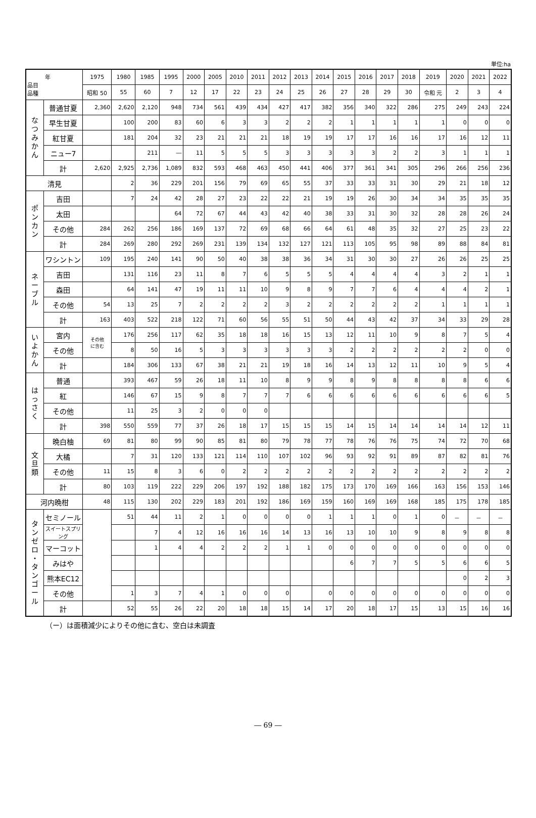単位:ha
| 年 品目 品種 | | 1975 | 1980 | 1985 | 1995 | 2000 | 2005 | 2010 | 2011 | 2012 | 2013 | 2014 | 2015 | 2016 | 2017 | 2018 | 2019 | 2020 | 2021 | 2022 |
| --- | --- | --- | --- | --- | --- | --- | --- | --- | --- | --- | --- | --- | --- | --- | --- | --- | --- | --- | --- | --- |
| | | 昭和 50 | 55 | 60 | 7 | 12 | 17 | 22 | 23 | 24 | 25 | 26 | 27 | 28 | 29 | 30 | 令和 元 | 2 | 3 | 4 |
| な つ み か ん | 普通甘夏 | 2,360 | 2,620 | 2,120 | 948 | 734 | 561 | 439 | 434 | 427 | 417 | 382 | 356 | 340 | 322 | 286 | 275 | 249 | 243 | 224 |
| | 早生甘夏 | | 100 | 200 | 83 | 60 | 6 | 3 | 3 | 2 | 2 | 2 | 1 | 1 | 1 | 1 | 1 | 0 | 0 | 0 |
| | 紅甘夏 | | 181 | 204 | 32 | 23 | 21 | 21 | 21 | 18 | 19 | 19 | 17 | 17 | 16 | 16 | 17 | 16 | 12 | 11 |
| | ニュー7 | | | 211 | ― | 11 | 5 | 5 | 5 | 3 | 3 | 3 | 3 | 3 | 2 | 2 | 3 | 1 | 1 | 1 |
| | 計 | 2,620 | 2,925 | 2,736 | 1,089 | 832 | 593 | 468 | 463 | 450 | 441 | 406 | 377 | 361 | 341 | 305 | 296 | 266 | 256 | 236 |
| 清見 | | | 2 | 36 | 229 | 201 | 156 | 79 | 69 | 65 | 55 | 37 | 33 | 33 | 31 | 30 | 29 | 21 | 18 | 12 |
| ポ ン カ ン | 吉田 | | 7 | 24 | 42 | 28 | 27 | 23 | 22 | 22 | 21 | 19 | 19 | 26 | 30 | 34 | 34 | 35 | 35 | 35 |
| | 太田 | | | | 64 | 72 | 67 | 44 | 43 | 42 | 40 | 38 | 33 | 31 | 30 | 32 | 28 | 28 | 26 | 24 |
| | その他 | 284 | 262 | 256 | 186 | 169 | 137 | 72 | 69 | 68 | 66 | 64 | 61 | 48 | 35 | 32 | 27 | 25 | 23 | 22 |
| | 計 | 284 | 269 | 280 | 292 | 269 | 231 | 139 | 134 | 132 | 127 | 121 | 113 | 105 | 95 | 98 | 89 | 88 | 84 | 81 |
| ネ ー ブ ル | ワシントン | 109 | 195 | 240 | 141 | 90 | 50 | 40 | 38 | 38 | 36 | 34 | 31 | 30 | 30 | 27 | 26 | 26 | 25 | 25 |
| | 吉田 | | 131 | 116 | 23 | 11 | 8 | 7 | 6 | 5 | 5 | 5 | 4 | 4 | 4 | 4 | 3 | 2 | 1 | 1 |
| | 森田 | | 64 | 141 | 47 | 19 | 11 | 11 | 10 | 9 | 8 | 9 | 7 | 7 | 6 | 4 | 4 | 4 | 2 | 1 |
| | その他 | 54 | 13 | 25 | 7 | 2 | 2 | 2 | 2 | 3 | 2 | 2 | 2 | 2 | 2 | 2 | 1 | 1 | 1 | 1 |
| | 計 | 163 | 403 | 522 | 218 | 122 | 71 | 60 | 56 | 55 | 51 | 50 | 44 | 43 | 42 | 37 | 34 | 33 | 29 | 28 |
| い よ か ん | 宮内 | その他 に含む | 176 | 256 | 117 | 62 | 35 | 18 | 18 | 16 | 15 | 13 | 12 | 11 | 10 | 9 | 8 | 7 | 5 | 4 |
| | その他 | | 8 | 50 | 16 | 5 | 3 | 3 | 3 | 3 | 3 | 3 | 2 | 2 | 2 | 2 | 2 | 2 | 0 | 0 |
| | 計 | | 184 | 306 | 133 | 67 | 38 | 21 | 21 | 19 | 18 | 16 | 14 | 13 | 12 | 11 | 10 | 9 | 5 | 4 |
| は っ さ く | 普通 | | 393 | 467 | 59 | 26 | 18 | 11 | 10 | 8 | 9 | 9 | 8 | 9 | 8 | 8 | 8 | 8 | 6 | 6 |
| | 紅 | | 146 | 67 | 15 | 9 | 8 | 7 | 7 | 7 | 6 | 6 | 6 | 6 | 6 | 6 | 6 | 6 | 6 | 5 |
| | その他 | | 11 | 25 | 3 | 2 | 0 | 0 | 0 | | | | | | | | | | | |
| | 計 | 398 | 550 | 559 | 77 | 37 | 26 | 18 | 17 | 15 | 15 | 15 | 14 | 15 | 14 | 14 | 14 | 14 | 12 | 11 |
| 文 旦 類 | 晩白柚 | 69 | 81 | 80 | 99 | 90 | 85 | 81 | 80 | 79 | 78 | 77 | 78 | 76 | 76 | 75 | 74 | 72 | 70 | 68 |
| | 大橘 | | 7 | 31 | 120 | 133 | 121 | 114 | 110 | 107 | 102 | 96 | 93 | 92 | 91 | 89 | 87 | 82 | 81 | 76 |
| | その他 | 11 | 15 | 8 | 3 | 6 | 0 | 2 | 2 | 2 | 2 | 2 | 2 | 2 | 2 | 2 | 2 | 2 | 2 | 2 |
| | 計 | 80 | 103 | 119 | 222 | 229 | 206 | 197 | 192 | 188 | 182 | 175 | 173 | 170 | 169 | 166 | 163 | 156 | 153 | 146 |
| 河内晩柑 | | 48 | 115 | 130 | 202 | 229 | 183 | 201 | 192 | 186 | 169 | 159 | 160 | 169 | 169 | 168 | 185 | 175 | 178 | 185 |
| タ ン ゼ ロ ・ タ ン ゴ ー ル | セミノール | | 51 | 44 | 11 | 2 | 1 | 0 | 0 | 0 | 0 | 1 | 1 | 1 | 0 | 1 | 0 | － | － | － |
| | スイートスプリング | | | 7 | 4 | 12 | 16 | 16 | 16 | 14 | 13 | 16 | 13 | 10 | 10 | 9 | 8 | 9 | 8 | 8 |
| | マーコット | | | 1 | 4 | 4 | 2 | 2 | 2 | 1 | 1 | 0 | 0 | 0 | 0 | 0 | 0 | 0 | 0 | 0 |
| | みはや | | | | | | | | | | | | 6 | 7 | 7 | 5 | 5 | 6 | 6 | 5 |
| | 熊本EC12 | | | | | | | | | | | | | | | | | 0 | 2 | 3 |
| | その他 | | 1 | 3 | 7 | 4 | 1 | 0 | 0 | 0 | | 0 | 0 | 0 | 0 | 0 | 0 | 0 | 0 | 0 |
| | 計 | | 52 | 55 | 26 | 22 | 20 | 18 | 18 | 15 | 14 | 17 | 20 | 18 | 17 | 15 | 13 | 15 | 16 | 16 |
（ー）は面積減少によりその他に含む、空白は未調査
― 69 ―